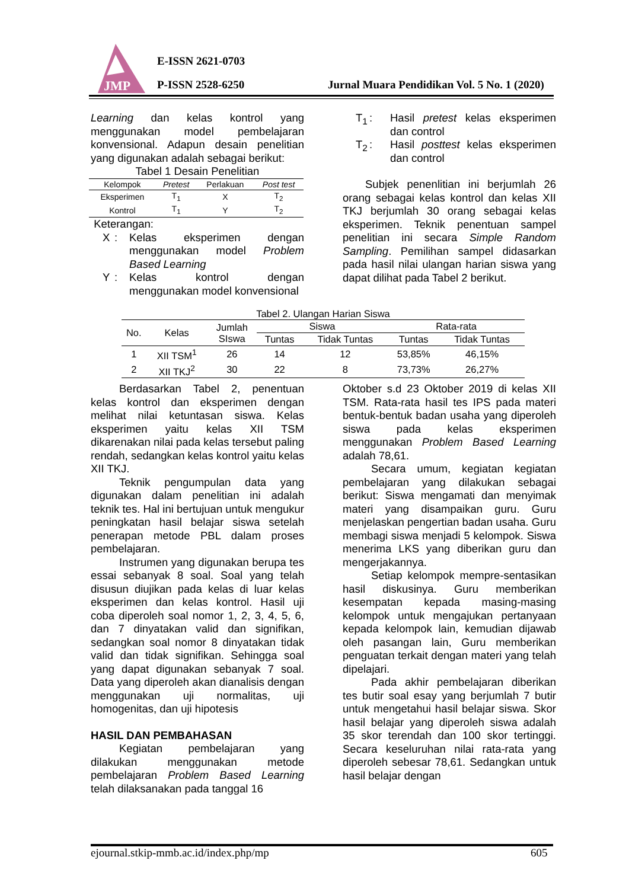JMP
E-ISSN 2621-0703
P-ISSN 2528-6250
Jurnal Muara Pendidikan Vol. 5 No. 1 (2020)
Learning dan kelas kontrol yang menggunakan model pembelajaran konvensional. Adapun desain penelitian yang digunakan adalah sebagai berikut:
Tabel 1 Desain Penelitian
| Kelompok | Pretest | Perlakuan | Post test |
| --- | --- | --- | --- |
| Eksperimen | T<sub>1</sub> | X | T<sub>2</sub> |
| Kontrol | T<sub>1</sub> | Y | T<sub>2</sub> |
Keterangan:
X: Kelas eksperimen dengan menggunakan model Problem Based Learning Y: Kelas kontrol dengan menggunakan model konvensional
T<sub>1</sub>: Hasil pretest kelas eksperimen dan control T<sub>2</sub>: Hasil posttest kelas eksperimen dan control
Subjek penenlitian ini berjumlah 26 orang sebagai kelas kontrol dan kelas XII TKJ berjumlah 30 orang sebagai kelas eksperimen. Teknik penentuan sampel penelitian ini secara Simple Random Sampling. Pemilihan sampel didasarkan pada hasil nilai ulangan harian siswa yang dapat dilihat pada Tabel 2 berikut.
Tabel 2. Ulangan Harian Siswa
| No. | Kelas | Jumlah SIswa | Siswa | | Rata-rata | |
| --- | --- | --- | --- | --- | --- | --- |
| | | | Tuntas | Tidak Tuntas | Tuntas | Tidak Tuntas |
| 1 | XII TSM<sup>1</sup> | 26 | 14 | 12 | 53,85% | 46,15% |
| 2 | XII TKJ<sup>2</sup> | 30 | 22 | 8 | 73,73% | 26,27% |
Berdasarkan Tabel 2, penentuan kelas kontrol dan eksperimen dengan melihat nilai ketuntasan siswa. Kelas eksperimen yaitu kelas XII TSM dikarenakan nilai pada kelas tersebut paling rendah, sedangkan kelas kontrol yaitu kelas XII TKJ.
Teknik pengumpulan data yang digunakan dalam penelitian ini adalah teknik tes. Hal ini bertujuan untuk mengukur peningkatan hasil belajar siswa setelah penerapan metode PBL dalam proses pembelajaran.
Instrumen yang digunakan berupa tes essai sebanyak 8 soal. Soal yang telah disusun diujikan pada kelas di luar kelas eksperimen dan kelas kontrol. Hasil uji coba diperoleh soal nomor 1, 2, 3, 4, 5, 6, dan 7 dinyatakan valid dan signifikan, sedangkan soal nomor 8 dinyatakan tidak valid dan tidak signifikan. Sehingga soal yang dapat digunakan sebanyak 7 soal. Data yang diperoleh akan dianalisis dengan menggunakan uji normalitas, uji homogenitas, dan uji hipotesis
HASIL DAN PEMBAHASAN
Kegiatan pembelajaran yang dilakukan menggunakan metode pembelajaran Problem Based Learning telah dilaksanakan pada tanggal 16
Oktober s.d 23 Oktober 2019 di kelas XII TSM. Rata-rata hasil tes IPS pada materi bentuk-bentuk badan usaha yang diperoleh siswa pada kelas eksperimen menggunakan Problem Based Learning adalah 78,61.
Secara umum, kegiatan kegiatan pembelajaran yang dilakukan sebagai berikut: Siswa mengamati dan menyimak materi yang disampaikan guru. Guru menjelaskan pengertian badan usaha. Guru membagi siswa menjadi 5 kelompok. Siswa menerima LKS yang diberikan guru dan mengerjakannya.
Setiap kelompok mempre-sentasikan hasil diskusinya. Guru memberikan kesempatan kepada masing-masing kelompok untuk mengajukan pertanyaan kepada kelompok lain, kemudian dijawab oleh pasangan lain, Guru memberikan penguatan terkait dengan materi yang telah dipelajari.
Pada akhir pembelajaran diberikan tes butir soal esay yang berjumlah 7 butir untuk mengetahui hasil belajar siswa. Skor hasil belajar yang diperoleh siswa adalah 35 skor terendah dan 100 skor tertinggi. Secara keseluruhan nilai rata-rata yang diperoleh sebesar 78,61. Sedangkan untuk hasil belajar dengan
ejournal.stkip-mmb.ac.id/index.php/mp 605